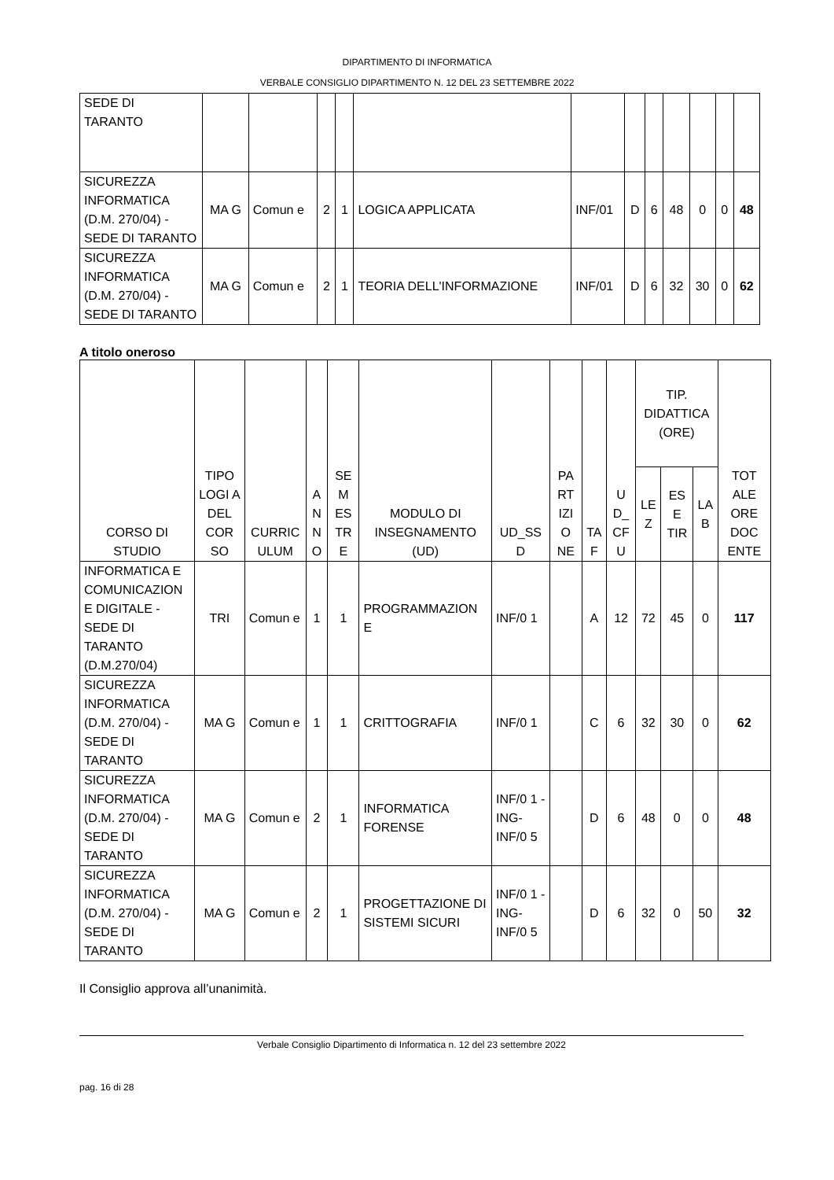DIPARTIMENTO DI INFORMATICA
VERBALE CONSIGLIO DIPARTIMENTO N. 12 DEL 23 SETTEMBRE 2022
| SEDE DI TARANTO | | | | | | | | | | | | |
| SICUREZZA INFORMATICA (D.M. 270/04) - SEDE DI TARANTO | MA G | Comun e | 2 | 1 | LOGICA APPLICATA | INF/01 | D | 6 | 48 | 0 | 0 | 48 |
| SICUREZZA INFORMATICA (D.M. 270/04) - SEDE DI TARANTO | MA G | Comun e | 2 | 1 | TEORIA DELL'INFORMAZIONE | INF/01 | D | 6 | 32 | 30 | 0 | 62 |
A titolo oneroso
| CORSO DI STUDIO | TIPO LOGI A DEL COR SO | CURRIC ULUM | A N N O | SE M ES TR E | MODULO DI INSEGNAMENTO (UD) | UD_SS D | PA RT IZI O NE | TA F | U D_ CF U | TIP. DIDATTICA (ORE) | | | TOT ALE ORE DOC ENTE |
| --- | --- | --- | --- | --- | --- | --- | --- | --- | --- | --- | --- | --- | --- |
| | | | | | | | | | | LE Z | ES E TIR | LA B | |
| INFORMATICA E COMUNICAZION E DIGITALE - SEDE DI TARANTO (D.M.270/04) | TRI | Comun e | 1 | 1 | PROGRAMMAZION E | INF/0 1 | | A | 12 | 72 | 45 | 0 | 117 |
| SICUREZZA INFORMATICA (D.M. 270/04) - SEDE DI TARANTO | MA G | Comun e | 1 | 1 | CRITTOGRAFIA | INF/0 1 | | C | 6 | 32 | 30 | 0 | 62 |
| SICUREZZA INFORMATICA (D.M. 270/04) - SEDE DI TARANTO | MA G | Comun e | 2 | 1 | INFORMATICA FORENSE | INF/0 1 - ING-INF/0 5 | | D | 6 | 48 | 0 | 0 | 48 |
| SICUREZZA INFORMATICA (D.M. 270/04) - SEDE DI TARANTO | MA G | Comun e | 2 | 1 | PROGETTAZIONE DI SISTEMI SICURI | INF/0 1 - ING-INF/0 5 | | D | 6 | 32 | 0 | 50 | 32 |
Il Consiglio approva all’unanimità.
Verbale Consiglio Dipartimento di Informatica n. 12 del 23 settembre 2022
pag. 16 di 28